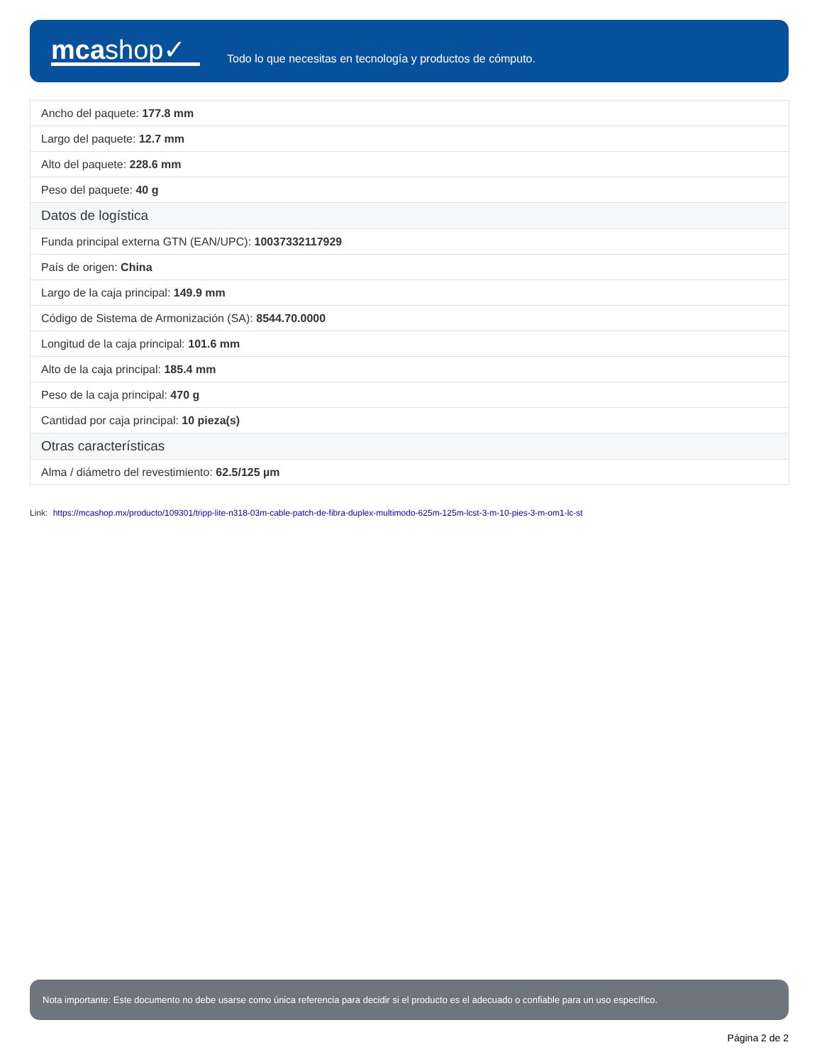mcashop✓
Todo lo que necesitas en tecnología y productos de cómputo.
| Ancho del paquete: 177.8 mm |
| Largo del paquete: 12.7 mm |
| Alto del paquete: 228.6 mm |
| Peso del paquete: 40 g |
| Datos de logística |
| Funda principal externa GTN (EAN/UPC): 10037332117929 |
| País de origen: China |
| Largo de la caja principal: 149.9 mm |
| Código de Sistema de Armonización (SA): 8544.70.0000 |
| Longitud de la caja principal: 101.6 mm |
| Alto de la caja principal: 185.4 mm |
| Peso de la caja principal: 470 g |
| Cantidad por caja principal: 10 pieza(s) |
| Otras características |
| Alma / diámetro del revestimiento: 62.5/125 µm |
Link: https://mcashop.mx/producto/109301/tripp-lite-n318-03m-cable-patch-de-fibra-duplex-multimodo-625m-125m-lcst-3-m-10-pies-3-m-om1-lc-st
Nota importante: Este documento no debe usarse como única referencia para decidir si el producto es el adecuado o confiable para un uso específico.
Página 2 de 2